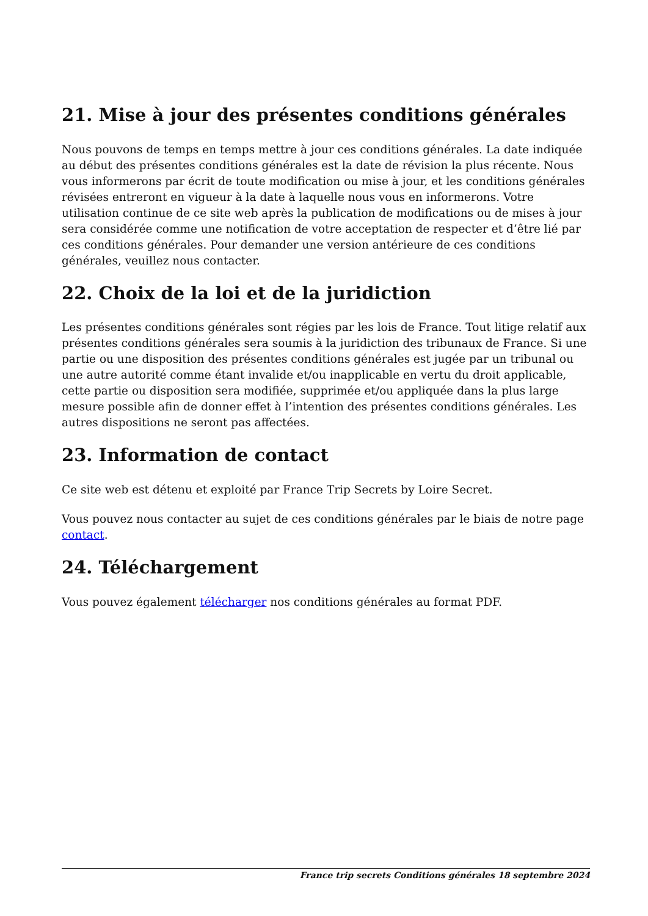21. Mise à jour des présentes conditions générales
Nous pouvons de temps en temps mettre à jour ces conditions générales. La date indiquée au début des présentes conditions générales est la date de révision la plus récente. Nous vous informerons par écrit de toute modification ou mise à jour, et les conditions générales révisées entreront en vigueur à la date à laquelle nous vous en informerons. Votre utilisation continue de ce site web après la publication de modifications ou de mises à jour sera considérée comme une notification de votre acceptation de respecter et d’être lié par ces conditions générales. Pour demander une version antérieure de ces conditions générales, veuillez nous contacter.
22. Choix de la loi et de la juridiction
Les présentes conditions générales sont régies par les lois de France. Tout litige relatif aux présentes conditions générales sera soumis à la juridiction des tribunaux de France. Si une partie ou une disposition des présentes conditions générales est jugée par un tribunal ou une autre autorité comme étant invalide et/ou inapplicable en vertu du droit applicable, cette partie ou disposition sera modifiée, supprimée et/ou appliquée dans la plus large mesure possible afin de donner effet à l’intention des présentes conditions générales. Les autres dispositions ne seront pas affectées.
23. Information de contact
Ce site web est détenu et exploité par France Trip Secrets by Loire Secret.
Vous pouvez nous contacter au sujet de ces conditions générales par le biais de notre page contact.
24. Téléchargement
Vous pouvez également télécharger nos conditions générales au format PDF.
France trip secrets Conditions générales 18 septembre 2024